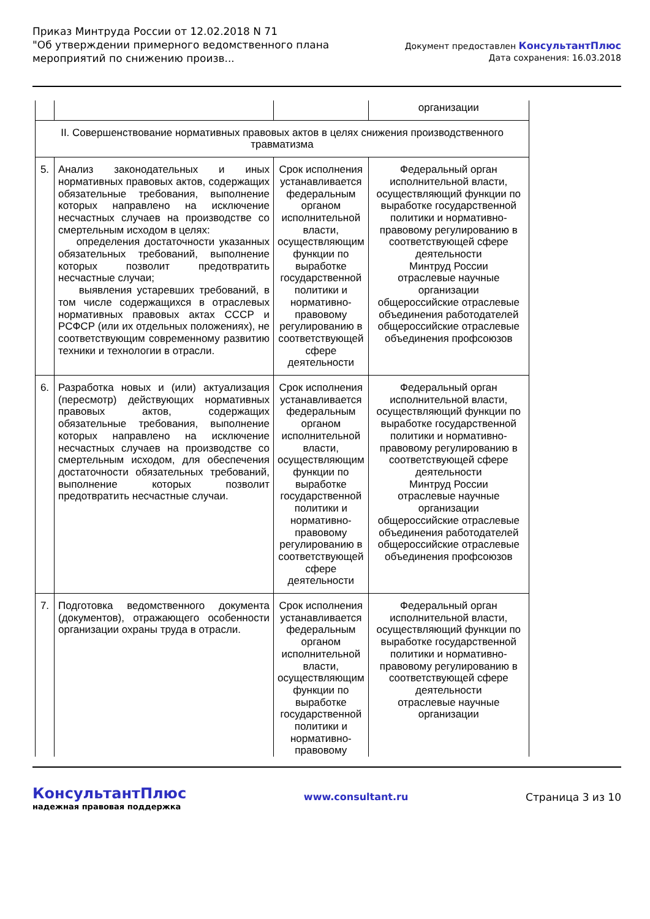Приказ Минтруда России от 12.02.2018 N 71
"Об утверждении примерного ведомственного плана
мероприятий по снижению произв...
Документ предоставлен КонсультантПлюс
Дата сохранения: 16.03.2018
| | | | организации |
| II. Совершенствование нормативных правовых актов в целях снижения производственного травматизма | | | |
| 5. | Анализ законодательных и иных нормативных правовых актов, содержащих обязательные требования, выполнение которых направлено на исключение несчастных случаев на производстве со смертельным исходом в целях: определения достаточности указанных обязательных требований, выполнение которых позволит предотвратить несчастные случаи; выявления устаревших требований, в том числе содержащихся в отраслевых нормативных правовых актах СССР и РСФСР (или их отдельных положениях), не соответствующим современному развитию техники и технологии в отрасли. | Срок исполнения устанавливается федеральным органом исполнительной власти, осуществляющим функции по выработке государственной политики и нормативно-правовому регулированию в соответствующей сфере деятельности | Федеральный орган исполнительной власти, осуществляющий функции по выработке государственной политики и нормативно-правовому регулированию в соответствующей сфере деятельности Минтруд России отраслевые научные организации общероссийские отраслевые объединения работодателей общероссийские отраслевые объединения профсоюзов |
| 6. | Разработка новых и (или) актуализация (пересмотр) действующих нормативных правовых актов, содержащих обязательные требования, выполнение которых направлено на исключение несчастных случаев на производстве со смертельным исходом, для обеспечения достаточности обязательных требований, выполнение которых позволит предотвратить несчастные случаи. | Срок исполнения устанавливается федеральным органом исполнительной власти, осуществляющим функции по выработке государственной политики и нормативно-правовому регулированию в соответствующей сфере деятельности | Федеральный орган исполнительной власти, осуществляющий функции по выработке государственной политики и нормативно-правовому регулированию в соответствующей сфере деятельности Минтруд России отраслевые научные организации общероссийские отраслевые объединения работодателей общероссийские отраслевые объединения профсоюзов |
| 7. | Подготовка ведомственного документа (документов), отражающего особенности организации охраны труда в отрасли. | Срок исполнения устанавливается федеральным органом исполнительной власти, осуществляющим функции по выработке государственной политики и нормативно-правовому | Федеральный орган исполнительной власти, осуществляющий функции по выработке государственной политики и нормативно-правовому регулированию в соответствующей сфере деятельности отраслевые научные организации |
КонсультантПлюс
надежная правовая поддержка
www.consultant.ru Страница 3 из 10